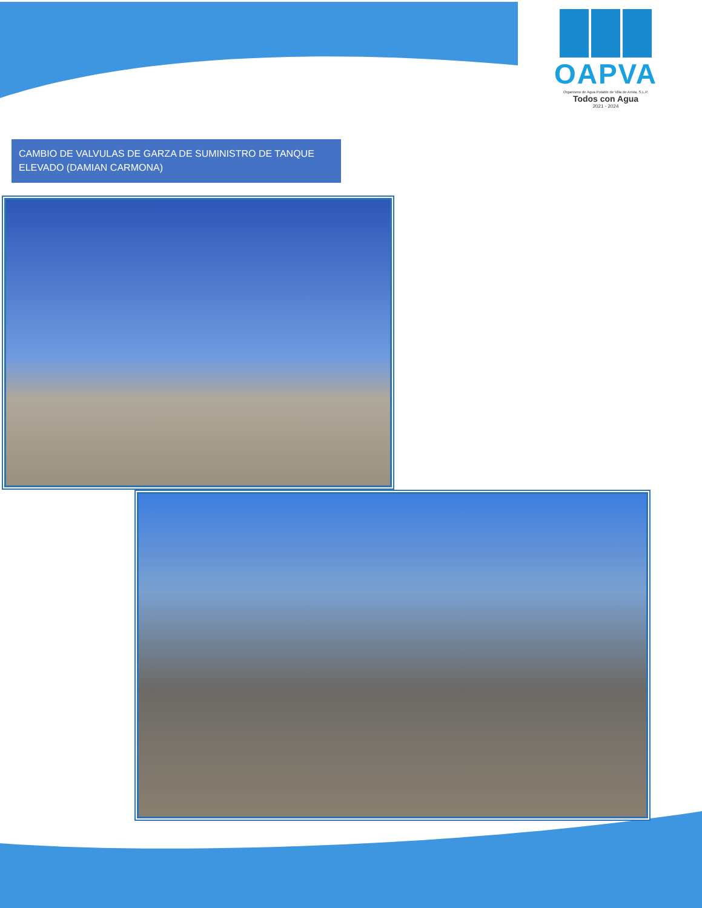OAPVA
Organismo de Agua Potable de Villa de Arista, S.L.P.
Todos con Agua
2021 - 2024
CAMBIO DE VALVULAS DE GARZA DE SUMINISTRO DE TANQUE ELEVADO (DAMIAN CARMONA)